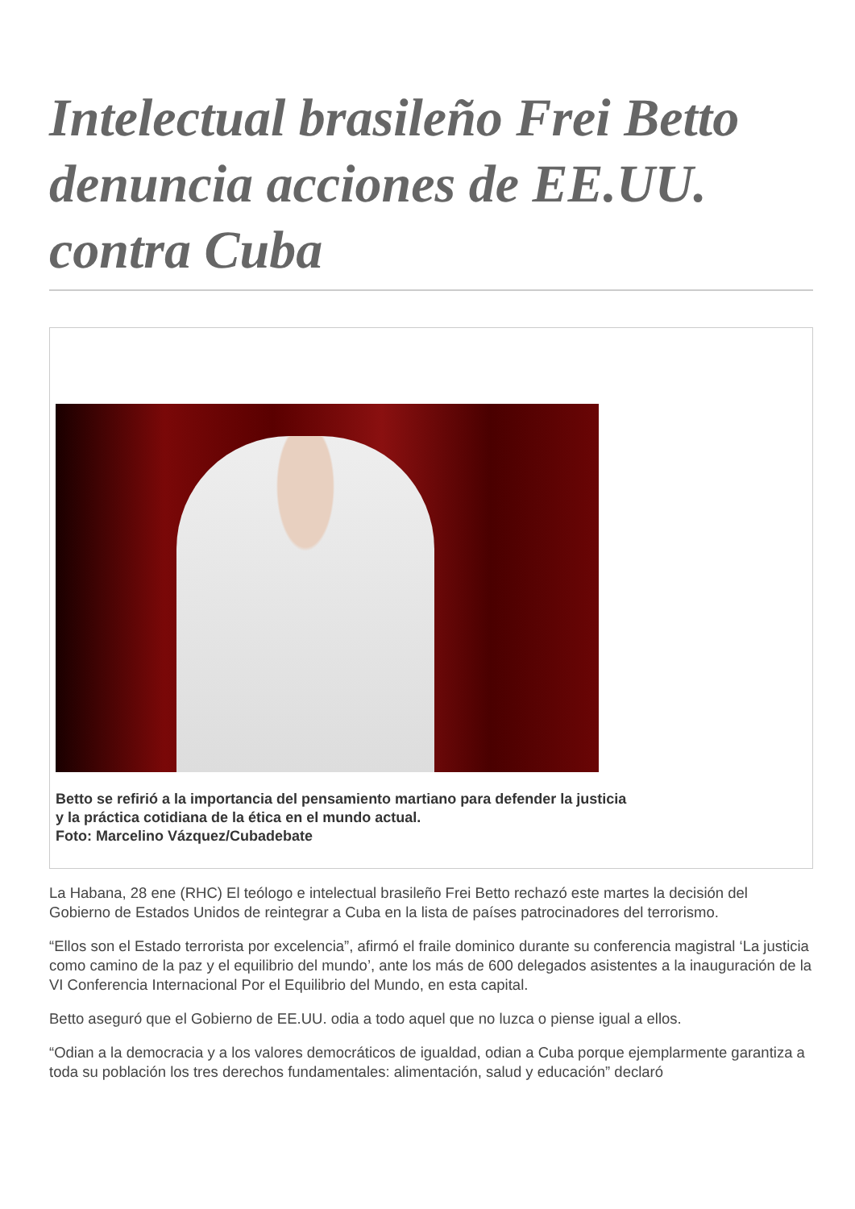Intelectual brasileño Frei Betto denuncia acciones de EE.UU. contra Cuba
Betto se refirió a la importancia del pensamiento martiano para defender la justicia y la práctica cotidiana de la ética en el mundo actual.
Foto: Marcelino Vázquez/Cubadebate
La Habana, 28 ene (RHC) El teólogo e intelectual brasileño Frei Betto rechazó este martes la decisión del Gobierno de Estados Unidos de reintegrar a Cuba en la lista de países patrocinadores del terrorismo.
“Ellos son el Estado terrorista por excelencia”, afirmó el fraile dominico durante su conferencia magistral ‘La justicia como camino de la paz y el equilibrio del mundo’, ante los más de 600 delegados asistentes a la inauguración de la VI Conferencia Internacional Por el Equilibrio del Mundo, en esta capital.
Betto aseguró que el Gobierno de EE.UU. odia a todo aquel que no luzca o piense igual a ellos.
“Odian a la democracia y a los valores democráticos de igualdad, odian a Cuba porque ejemplarmente garantiza a toda su población los tres derechos fundamentales: alimentación, salud y educación” declaró